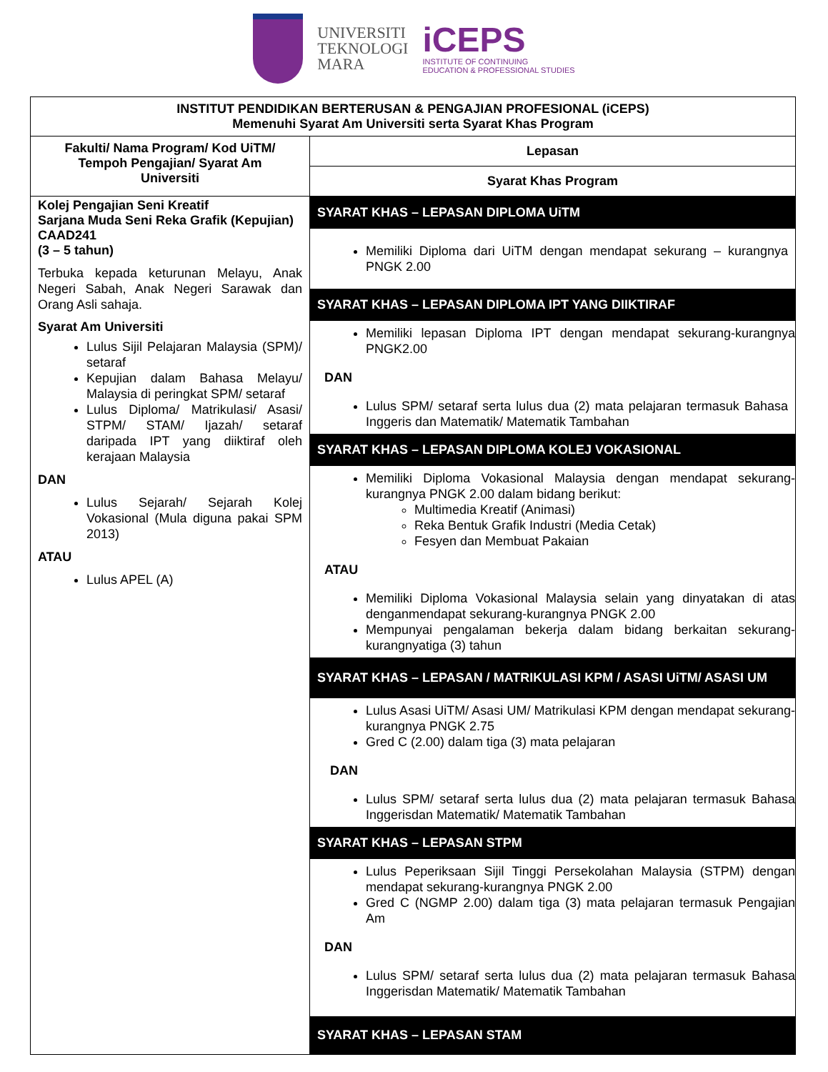UNIVERSITI
TEKNOLOGI
MARA
iCEPS
INSTITUTE OF CONTINUING
EDUCATION & PROFESSIONAL STUDIES
| INSTITUT PENDIDIKAN BERTERUSAN & PENGAJIAN PROFESIONAL (iCEPS) Memenuhi Syarat Am Universiti serta Syarat Khas Program | |
| --- | --- |
| Fakulti/ Nama Program/ Kod UiTM/ Tempoh Pengajian/ Syarat Am Universiti | Lepasan |
| | Syarat Khas Program |
| Kolej Pengajian Seni Kreatif Sarjana Muda Seni Reka Grafik (Kepujian) CAAD241 (3 – 5 tahun) Terbuka kepada keturunan Melayu, Anak Negeri Sabah, Anak Negeri Sarawak dan Orang Asli sahaja. Syarat Am Universiti Lulus Sijil Pelajaran Malaysia (SPM)/ setaraf Kepujian dalam Bahasa Melayu/ Malaysia di peringkat SPM/ setaraf Lulus Diploma/ Matrikulasi/ Asasi/ STPM/ STAM/ Ijazah/ setaraf daripada IPT yang diiktiraf oleh kerajaan Malaysia DAN Lulus Sejarah/ Sejarah Kolej Vokasional (Mula diguna pakai SPM 2013) ATAU Lulus APEL (A) | SYARAT KHAS – LEPASAN DIPLOMA UiTM Memiliki Diploma dari UiTM dengan mendapat sekurang – kurangnya PNGK 2.00 SYARAT KHAS – LEPASAN DIPLOMA IPT YANG DIIKTIRAF Memiliki lepasan Diploma IPT dengan mendapat sekurang-kurangnya PNGK2.00 DAN Lulus SPM/ setaraf serta lulus dua (2) mata pelajaran termasuk Bahasa Inggeris dan Matematik/ Matematik Tambahan SYARAT KHAS – LEPASAN DIPLOMA KOLEJ VOKASIONAL Memiliki Diploma Vokasional Malaysia dengan mendapat sekurang-kurangnya PNGK 2.00 dalam bidang berikut: Multimedia Kreatif (Animasi) Reka Bentuk Grafik Industri (Media Cetak) Fesyen dan Membuat Pakaian ATAU Memiliki Diploma Vokasional Malaysia selain yang dinyatakan di atas denganmendapat sekurang-kurangnya PNGK 2.00 Mempunyai pengalaman bekerja dalam bidang berkaitan sekurang-kurangnyatiga (3) tahun SYARAT KHAS – LEPASAN / MATRIKULASI KPM / ASASI UiTM/ ASASI UM Lulus Asasi UiTM/ Asasi UM/ Matrikulasi KPM dengan mendapat sekurang-kurangnya PNGK 2.75 Gred C (2.00) dalam tiga (3) mata pelajaran DAN Lulus SPM/ setaraf serta lulus dua (2) mata pelajaran termasuk Bahasa Inggerisdan Matematik/ Matematik Tambahan SYARAT KHAS – LEPASAN STPM Lulus Peperiksaan Sijil Tinggi Persekolahan Malaysia (STPM) dengan mendapat sekurang-kurangnya PNGK 2.00 Gred C (NGMP 2.00) dalam tiga (3) mata pelajaran termasuk Pengajian Am DAN Lulus SPM/ setaraf serta lulus dua (2) mata pelajaran termasuk Bahasa Inggerisdan Matematik/ Matematik Tambahan SYARAT KHAS – LEPASAN STAM |